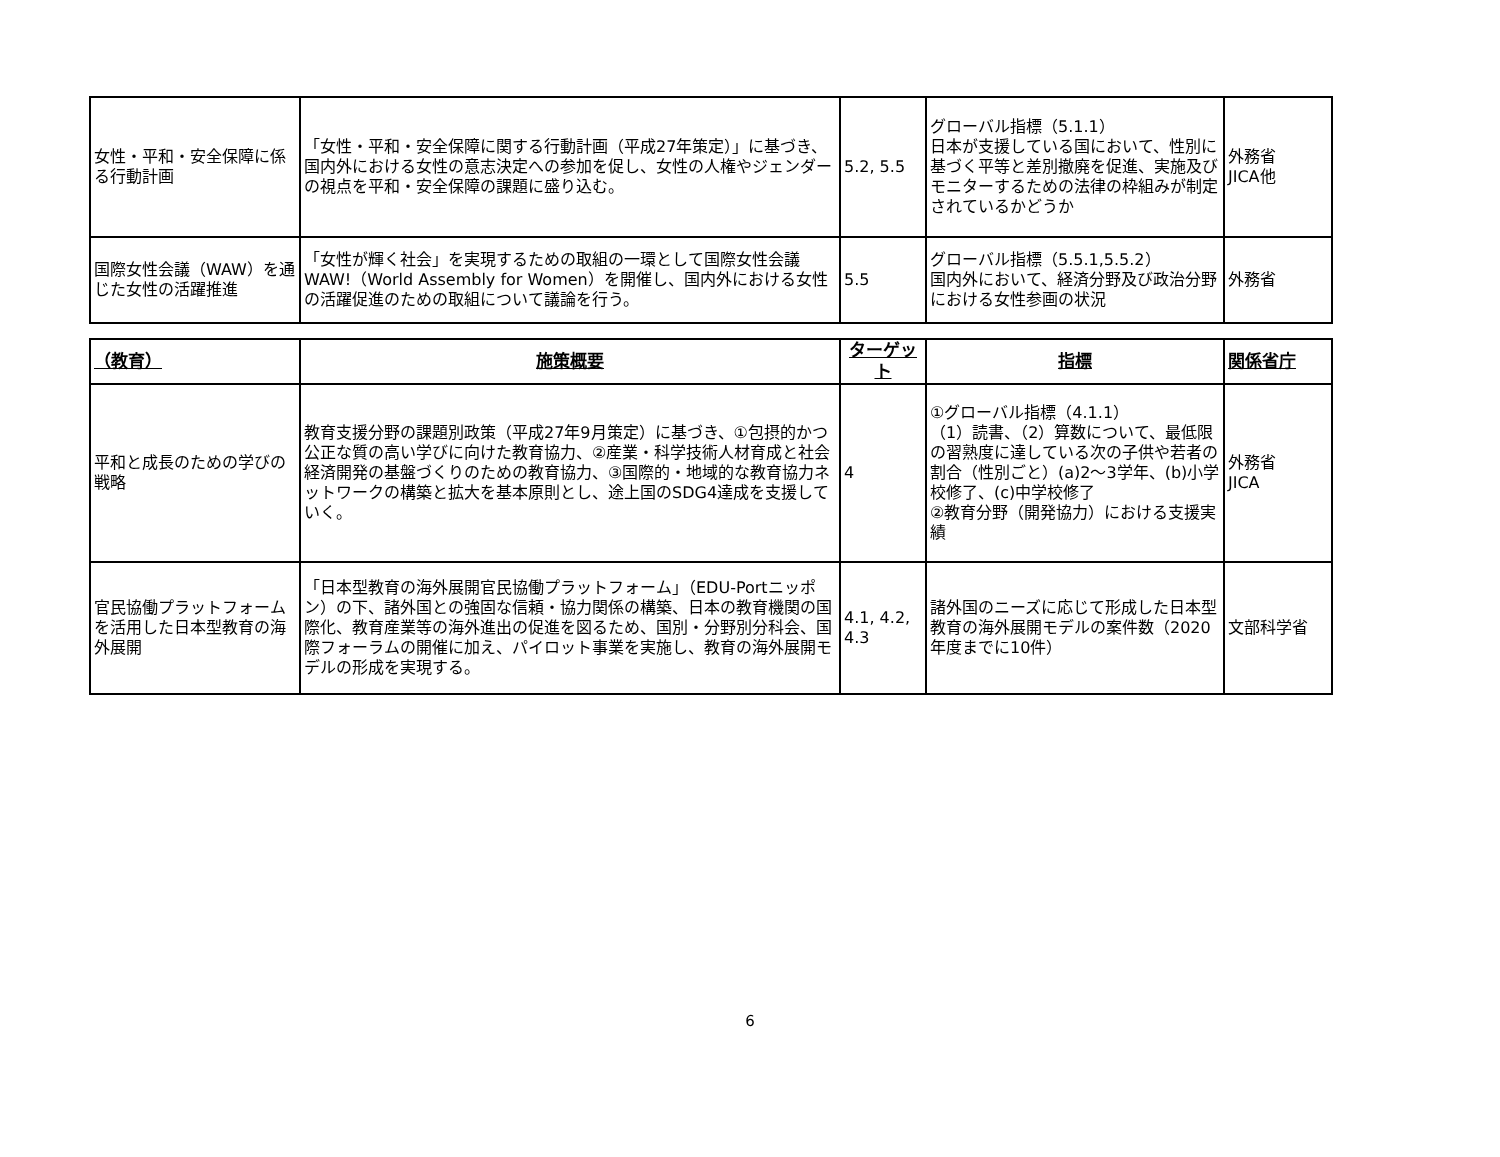| 女性・平和・安全保障に係る行動計画 | 「女性・平和・安全保障に関する行動計画（平成27年策定）」に基づき、国内外における女性の意志決定への参加を促し、女性の人権やジェンダーの視点を平和・安全保障の課題に盛り込む。 | 5.2, 5.5 | グローバル指標（5.1.1） 日本が支援している国において、性別に基づく平等と差別撤廃を促進、実施及びモニターするための法律の枠組みが制定されているかどうか | 外務省 JICA他 |
| 国際女性会議（WAW）を通じた女性の活躍推進 | 「女性が輝く社会」を実現するための取組の一環として国際女性会議WAW!（World Assembly for Women）を開催し、国内外における女性の活躍促進のための取組について議論を行う。 | 5.5 | グローバル指標（5.5.1,5.5.2） 国内外において、経済分野及び政治分野における女性参画の状況 | 外務省 |
| （教育） | 施策概要 | ターゲット | 指標 | 関係省庁 |
| --- | --- | --- | --- | --- |
| 平和と成長のための学びの戦略 | 教育支援分野の課題別政策（平成27年9月策定）に基づき、①包摂的かつ公正な質の高い学びに向けた教育協力、②産業・科学技術人材育成と社会経済開発の基盤づくりのための教育協力、③国際的・地域的な教育協力ネットワークの構築と拡大を基本原則とし、途上国のSDG4達成を支援していく。 | 4 | ①グローバル指標（4.1.1） （1）読書、（2）算数について、最低限の習熟度に達している次の子供や若者の割合（性別ごと）(a)2～3学年、(b)小学校修了、(c)中学校修了 ②教育分野（開発協力）における支援実績 | 外務省 JICA |
| 官民協働プラットフォームを活用した日本型教育の海外展開 | 「日本型教育の海外展開官民協働プラットフォーム」（EDU-Portニッポン）の下、諸外国との強固な信頼・協力関係の構築、日本の教育機関の国際化、教育産業等の海外進出の促進を図るため、国別・分野別分科会、国際フォーラムの開催に加え、パイロット事業を実施し、教育の海外展開モデルの形成を実現する。 | 4.1, 4.2, 4.3 | 諸外国のニーズに応じて形成した日本型教育の海外展開モデルの案件数（2020年度までに10件） | 文部科学省 |
6